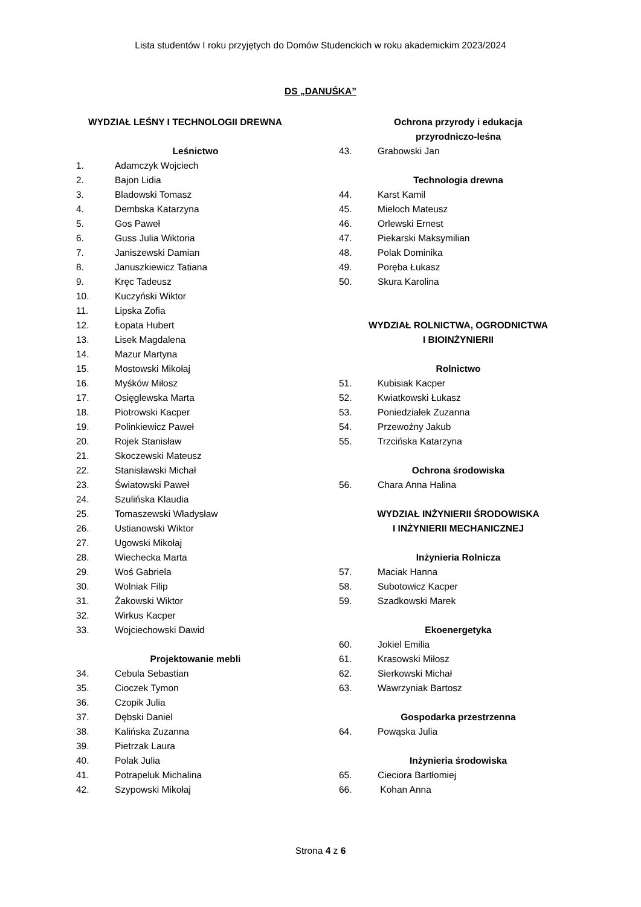Lista studentów I roku przyjętych do Domów Studenckich w roku akademickim 2023/2024
DS „DANUŚKA”
WYDZIAŁ LEŚNY I TECHNOLOGII DREWNA
Leśnictwo
1. Adamczyk Wojciech
2. Bajon Lidia
3. Bladowski Tomasz
4. Dembska Katarzyna
5. Gos Paweł
6. Guss Julia Wiktoria
7. Janiszewski Damian
8. Januszkiewicz Tatiana
9. Kręc Tadeusz
10. Kuczyński Wiktor
11. Lipska Zofia
12. Łopata Hubert
13. Lisek Magdalena
14. Mazur Martyna
15. Mostowski Mikołaj
16. Myśków Miłosz
17. Osięglewska Marta
18. Piotrowski Kacper
19. Polinkiewicz Paweł
20. Rojek Stanisław
21. Skoczewski Mateusz
22. Stanisławski Michał
23. Światowski Paweł
24. Szulińska Klaudia
25. Tomaszewski Władysław
26. Ustianowski Wiktor
27. Ugowski Mikołaj
28. Wiechecka Marta
29. Woś Gabriela
30. Wolniak Filip
31. Żakowski Wiktor
32. Wirkus Kacper
33. Wojciechowski Dawid
Projektowanie mebli
34. Cebula Sebastian
35. Cioczek Tymon
36. Czopik Julia
37. Dębski Daniel
38. Kalińska Zuzanna
39. Pietrzak Laura
40. Polak Julia
41. Potrapeluk Michalina
42. Szypowski Mikołaj
Ochrona przyrody i edukacja
przyrodniczo-leśna
43. Grabowski Jan
Technologia drewna
44. Karst Kamil
45. Mieloch Mateusz
46. Orlewski Ernest
47. Piekarski Maksymilian
48. Polak Dominika
49. Poręba Łukasz
50. Skura Karolina
WYDZIAŁ ROLNICTWA, OGRODNICTWA
I BIOINŻYNIERII
Rolnictwo
51. Kubisiak Kacper
52. Kwiatkowski Łukasz
53. Poniedziałek Zuzanna
54. Przewoźny Jakub
55. Trzcińska Katarzyna
Ochrona środowiska
56. Chara Anna Halina
WYDZIAŁ INŻYNIERII ŚRODOWISKA
I INŻYNIERII MECHANICZNEJ
Inżynieria Rolnicza
57. Maciak Hanna
58. Subotowicz Kacper
59. Szadkowski Marek
Ekoenergetyka
60. Jokiel Emilia
61. Krasowski Miłosz
62. Sierkowski Michał
63. Wawrzyniak Bartosz
Gospodarka przestrzenna
64. Powąska Julia
Inżynieria środowiska
65. Cieciora Bartłomiej
66. Kohan Anna
Strona 4 z 6